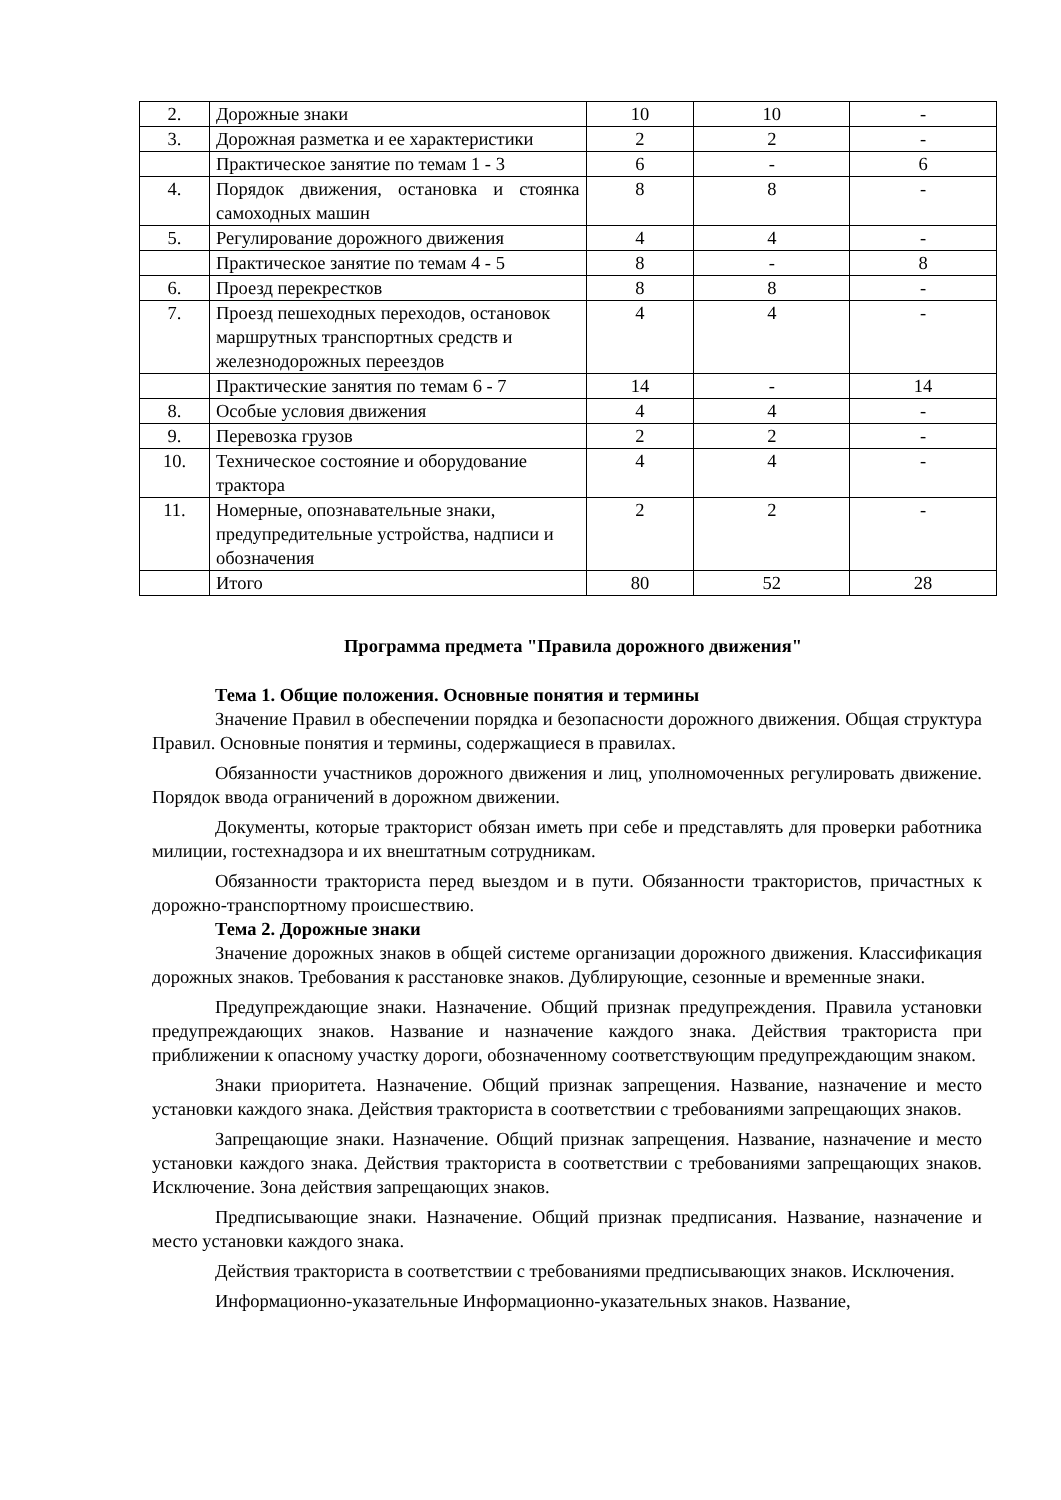| 2. | Дорожные знаки | 10 | 10 | - |
| 3. | Дорожная разметка и ее характеристики | 2 | 2 | - |
| | Практическое занятие по темам 1 - 3 | 6 | - | 6 |
| 4. | Порядок движения, остановка и стоянка самоходных машин | 8 | 8 | - |
| 5. | Регулирование дорожного движения | 4 | 4 | - |
| | Практическое занятие по темам 4 - 5 | 8 | - | 8 |
| 6. | Проезд перекрестков | 8 | 8 | - |
| 7. | Проезд пешеходных переходов, остановок маршрутных транспортных средств и железнодорожных переездов | 4 | 4 | - |
| | Практические занятия по темам 6 - 7 | 14 | - | 14 |
| 8. | Особые условия движения | 4 | 4 | - |
| 9. | Перевозка грузов | 2 | 2 | - |
| 10. | Техническое состояние и оборудование трактора | 4 | 4 | - |
| 11. | Номерные, опознавательные знаки, предупредительные устройства, надписи и обозначения | 2 | 2 | - |
| | Итого | 80 | 52 | 28 |
Программа предмета "Правила дорожного движения"
Тема 1. Общие положения. Основные понятия и термины
Значение Правил в обеспечении порядка и безопасности дорожного движения. Общая структура Правил. Основные понятия и термины, содержащиеся в правилах.
Обязанности участников дорожного движения и лиц, уполномоченных регулировать движение. Порядок ввода ограничений в дорожном движении.
Документы, которые тракторист обязан иметь при себе и представлять для проверки работника милиции, гостехнадзора и их внештатным сотрудникам.
Обязанности тракториста перед выездом и в пути. Обязанности трактористов, причастных к дорожно-транспортному происшествию.
Тема 2. Дорожные знаки
Значение дорожных знаков в общей системе организации дорожного движения. Классификация дорожных знаков. Требования к расстановке знаков. Дублирующие, сезонные и временные знаки.
Предупреждающие знаки. Назначение. Общий признак предупреждения. Правила установки предупреждающих знаков. Название и назначение каждого знака. Действия тракториста при приближении к опасному участку дороги, обозначенному соответствующим предупреждающим знаком.
Знаки приоритета. Назначение. Общий признак запрещения. Название, назначение и место установки каждого знака. Действия тракториста в соответствии с требованиями запрещающих знаков.
Запрещающие знаки. Назначение. Общий признак запрещения. Название, назначение и место установки каждого знака. Действия тракториста в соответствии с требованиями запрещающих знаков. Исключение. Зона действия запрещающих знаков.
Предписывающие знаки. Назначение. Общий признак предписания. Название, назначение и место установки каждого знака.
Действия тракториста в соответствии с требованиями предписывающих знаков. Исключения.
Информационно-указательные Информационно-указательных знаков. Название,